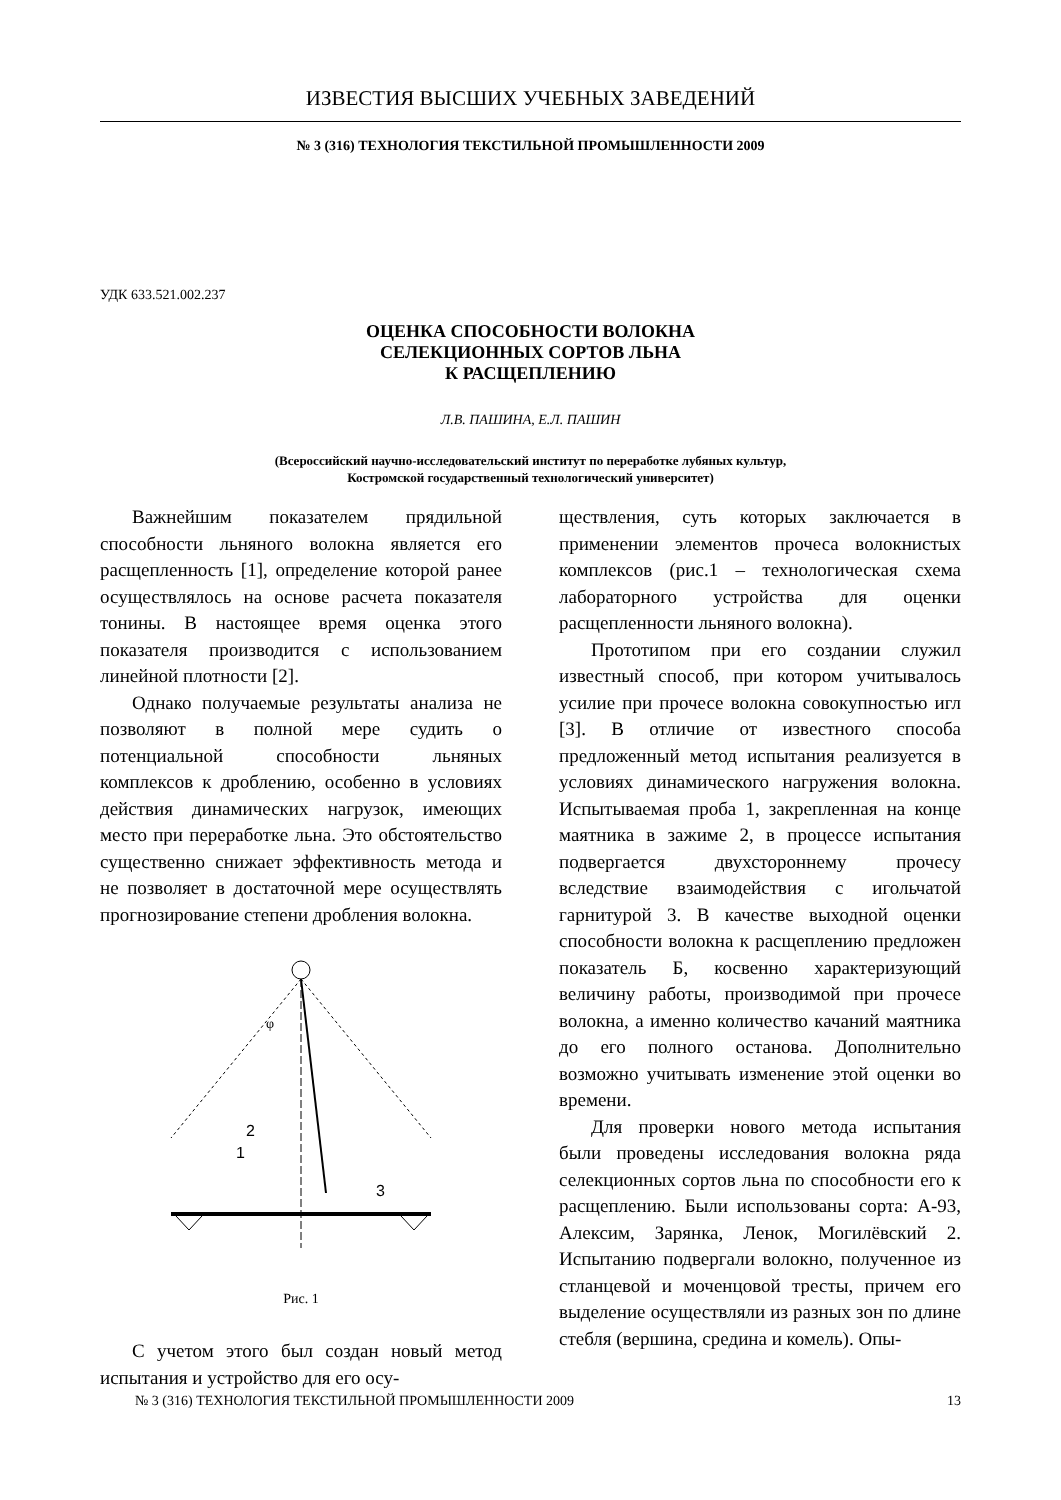ИЗВЕСТИЯ ВЫСШИХ УЧЕБНЫХ ЗАВЕДЕНИЙ
№ 3 (316) ТЕХНОЛОГИЯ ТЕКСТИЛЬНОЙ ПРОМЫШЛЕННОСТИ 2009
УДК 633.521.002.237
ОЦЕНКА СПОСОБНОСТИ ВОЛОКНА
СЕЛЕКЦИОННЫХ СОРТОВ ЛЬНА
К РАСЩЕПЛЕНИЮ
Л.В. ПАШИНА, Е.Л. ПАШИН
(Всероссийский научно-исследовательский институт по переработке лубяных культур,
Костромской государственный технологический университет)
Важнейшим показателем прядильной способности льняного волокна является его расщепленность [1], определение которой ранее осуществлялось на основе расчета показателя тонины. В настоящее время оценка этого показателя производится с использованием линейной плотности [2].
Однако получаемые результаты анализа не позволяют в полной мере судить о потенциальной способности льняных комплексов к дроблению, особенно в условиях действия динамических нагрузок, имеющих место при переработке льна. Это обстоятельство существенно снижает эффективность метода и не позволяет в достаточной мере осуществлять прогнозирование степени дробления волокна.
φ
2
1
3
Рис. 1
С учетом этого был создан новый метод испытания и устройство для его осу-
ществления, суть которых заключается в применении элементов прочеса волокнистых комплексов (рис.1 – технологическая схема лабораторного устройства для оценки расщепленности льняного волокна).
Прототипом при его создании служил известный способ, при котором учитывалось усилие при прочесе волокна совокупностью игл [3]. В отличие от известного способа предложенный метод испытания реализуется в условиях динамического нагружения волокна. Испытываемая проба 1, закрепленная на конце маятника в зажиме 2, в процессе испытания подвергается двухстороннему прочесу вследствие взаимодействия с игольчатой гарнитурой 3. В качестве выходной оценки способности волокна к расщеплению предложен показатель Б, косвенно характеризующий величину работы, производимой при прочесе волокна, а именно количество качаний маятника до его полного останова. Дополнительно возможно учитывать изменение этой оценки во времени.
Для проверки нового метода испытания были проведены исследования волокна ряда селекционных сортов льна по способности его к расщеплению. Были использованы сорта: А-93, Алексим, Зарянка, Ленок, Могилёвский 2. Испытанию подвергали волокно, полученное из стланцевой и моченцовой тресты, причем его выделение осуществляли из разных зон по длине стебля (вершина, средина и комель). Опы-
№ 3 (316) ТЕХНОЛОГИЯ ТЕКСТИЛЬНОЙ ПРОМЫШЛЕННОСТИ 2009 13